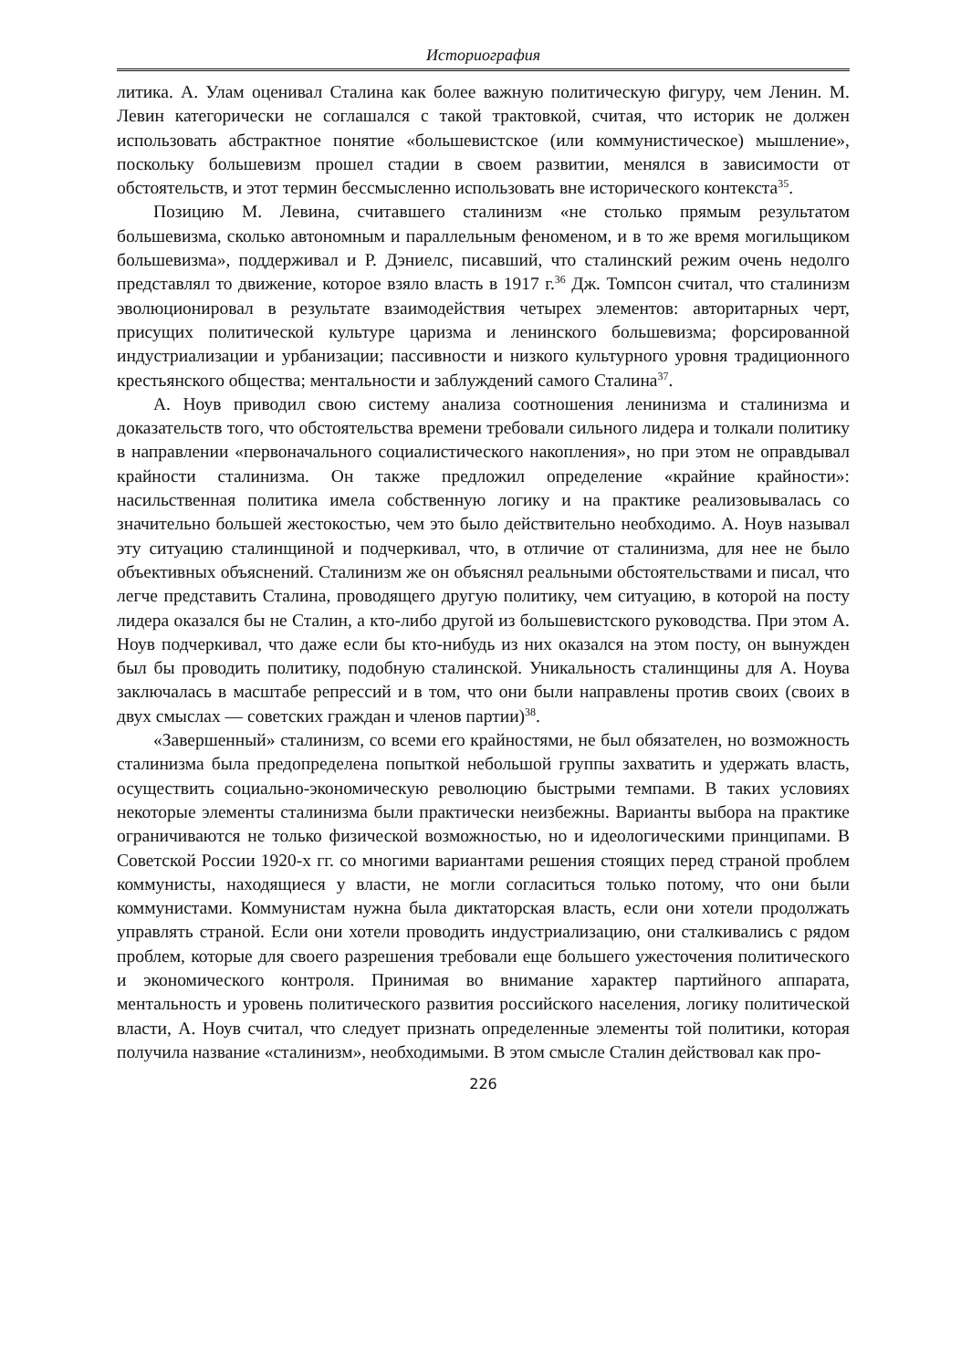Историография
литика. А. Улам оценивал Сталина как более важную политическую фигуру, чем Ленин. М. Левин категорически не соглашался с такой трактовкой, считая, что историк не должен использовать абстрактное понятие «большевистское (или коммунистическое) мышление», поскольку большевизм прошел стадии в своем развитии, менялся в зависимости от обстоятельств, и этот термин бессмысленно использовать вне исторического контекста<sup>35</sup>.
Позицию М. Левина, считавшего сталинизм «не столько прямым результатом большевизма, сколько автономным и параллельным феноменом, и в то же время могильщиком большевизма», поддерживал и Р. Дэниелс, писавший, что сталинский режим очень недолго представлял то движение, которое взяло власть в 1917 г.<sup>36</sup> Дж. Томпсон считал, что сталинизм эволюционировал в результате взаимодействия четырех элементов: авторитарных черт, присущих политической культуре царизма и ленинского большевизма; форсированной индустриализации и урбанизации; пассивности и низкого культурного уровня традиционного крестьянского общества; ментальности и заблуждений самого Сталина<sup>37</sup>.
А. Ноув приводил свою систему анализа соотношения ленинизма и сталинизма и доказательств того, что обстоятельства времени требовали сильного лидера и толкали политику в направлении «первоначального социалистического накопления», но при этом не оправдывал крайности сталинизма. Он также предложил определение «крайние крайности»: насильственная политика имела собственную логику и на практике реализовывалась со значительно большей жестокостью, чем это было действительно необходимо. А. Ноув называл эту ситуацию сталинщиной и подчеркивал, что, в отличие от сталинизма, для нее не было объективных объяснений. Сталинизм же он объяснял реальными обстоятельствами и писал, что легче представить Сталина, проводящего другую политику, чем ситуацию, в которой на посту лидера оказался бы не Сталин, а кто-либо другой из большевистского руководства. При этом А. Ноув подчеркивал, что даже если бы кто-нибудь из них оказался на этом посту, он вынужден был бы проводить политику, подобную сталинской. Уникальность сталинщины для А. Ноува заключалась в масштабе репрессий и в том, что они были направлены против своих (своих в двух смыслах — советских граждан и членов партии)<sup>38</sup>.
«Завершенный» сталинизм, со всеми его крайностями, не был обязателен, но возможность сталинизма была предопределена попыткой небольшой группы захватить и удержать власть, осуществить социально-экономическую революцию быстрыми темпами. В таких условиях некоторые элементы сталинизма были практически неизбежны. Варианты выбора на практике ограничиваются не только физической возможностью, но и идеологическими принципами. В Советской России 1920-х гг. со многими вариантами решения стоящих перед страной проблем коммунисты, находящиеся у власти, не могли согласиться только потому, что они были коммунистами. Коммунистам нужна была диктаторская власть, если они хотели продолжать управлять страной. Если они хотели проводить индустриализацию, они сталкивались с рядом проблем, которые для своего разрешения требовали еще большего ужесточения политического и экономического контроля. Принимая во внимание характер партийного аппарата, ментальность и уровень политического развития российского населения, логику политической власти, А. Ноув считал, что следует признать определенные элементы той политики, которая получила название «сталинизм», необходимыми. В этом смысле Сталин действовал как про-
226